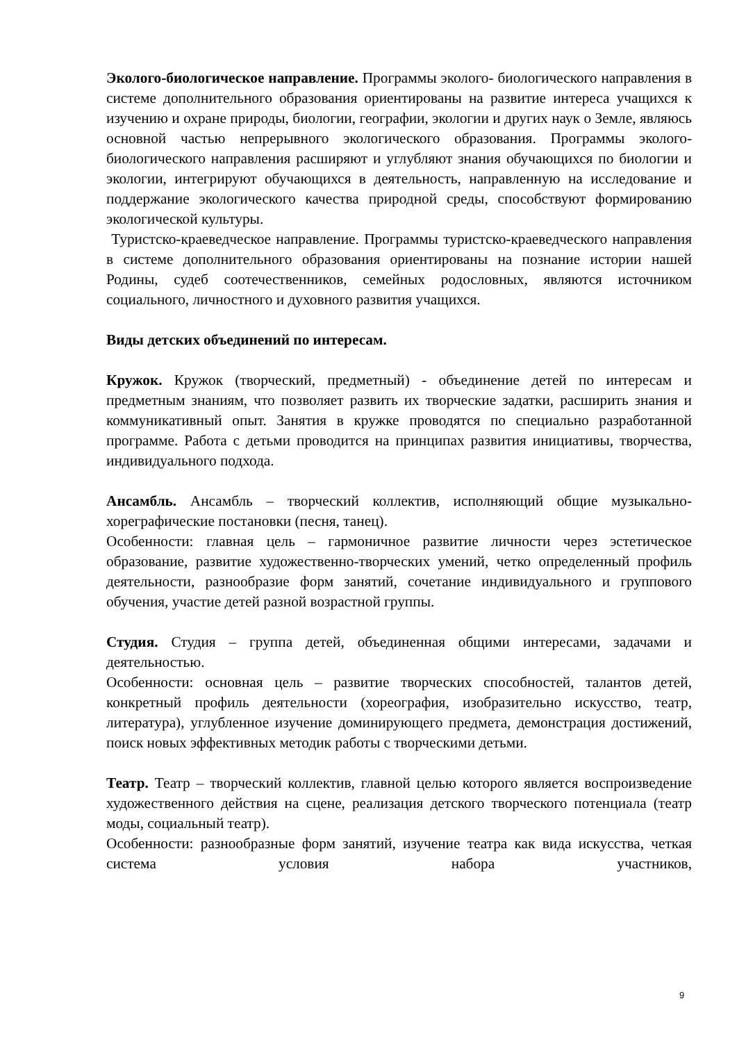Эколого-биологическое направление. Программы эколого- биологического направления в системе дополнительного образования ориентированы на развитие интереса учащихся к изучению и охране природы, биологии, географии, экологии и других наук о Земле, являюсь основной частью непрерывного экологического образования. Программы эколого-биологического направления расширяют и углубляют знания обучающихся по биологии и экологии, интегрируют обучающихся в деятельность, направленную на исследование и поддержание экологического качества природной среды, способствуют формированию экологической культуры.
Туристско-краеведческое направление. Программы туристско-краеведческого направления в системе дополнительного образования ориентированы на познание истории нашей Родины, судеб соотечественников, семейных родословных, являются источником социального, личностного и духовного развития учащихся.
Виды детских объединений по интересам.
Кружок. Кружок (творческий, предметный) - объединение детей по интересам и предметным знаниям, что позволяет развить их творческие задатки, расширить знания и коммуникативный опыт. Занятия в кружке проводятся по специально разработанной программе. Работа с детьми проводится на принципах развития инициативы, творчества, индивидуального подхода.
Ансамбль. Ансамбль – творческий коллектив, исполняющий общие музыкально-хореграфические постановки (песня, танец).
Особенности: главная цель – гармоничное развитие личности через эстетическое образование, развитие художественно-творческих умений, четко определенный профиль деятельности, разнообразие форм занятий, сочетание индивидуального и группового обучения, участие детей разной возрастной группы.
Студия. Студия – группа детей, объединенная общими интересами, задачами и деятельностью.
Особенности: основная цель – развитие творческих способностей, талантов детей, конкретный профиль деятельности (хореография, изобразительно искусство, театр, литература), углубленное изучение доминирующего предмета, демонстрация достижений, поиск новых эффективных методик работы с творческими детьми.
Театр. Театр – творческий коллектив, главной целью которого является воспроизведение художественного действия на сцене, реализация детского творческого потенциала (театр моды, социальный театр).
Особенности: разнообразные форм занятий, изучение театра как вида искусства, четкая система условия набора участников,
9